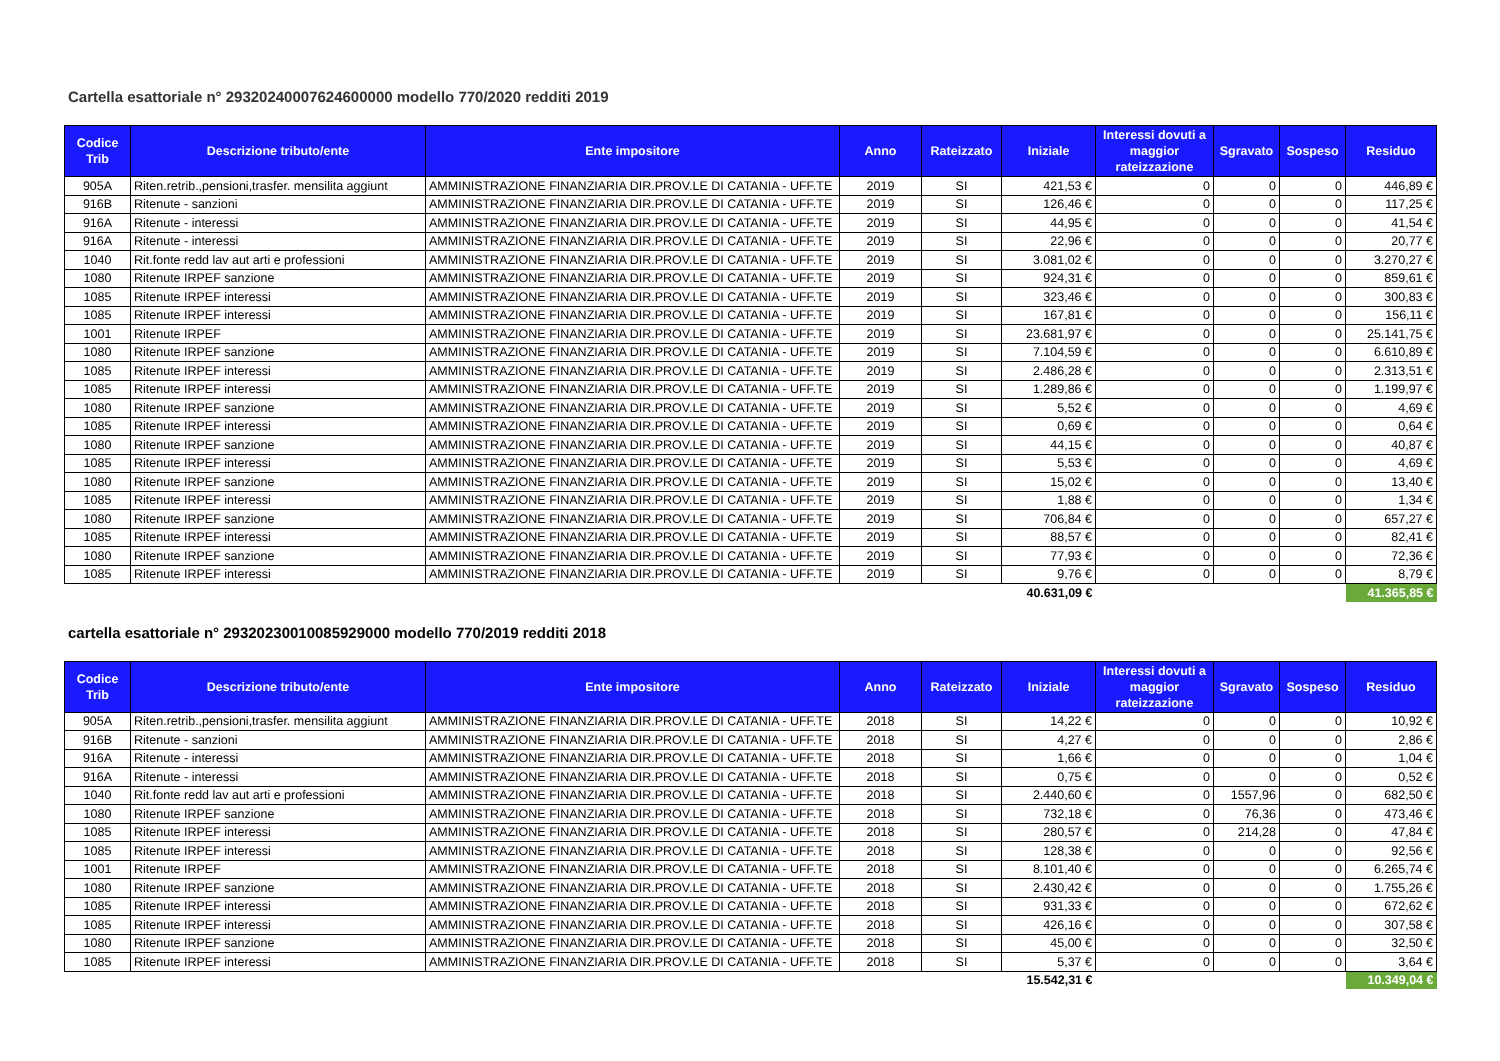Cartella esattoriale n° 29320240007624600000 modello 770/2020 redditi 2019
| Codice Trib | Descrizione tributo/ente | Ente impositore | Anno | Rateizzato | Iniziale | Interessi dovuti a maggior rateizzazione | Sgravato | Sospeso | Residuo |
| --- | --- | --- | --- | --- | --- | --- | --- | --- | --- |
| 905A | Riten.retrib.,pensioni,trasfer. mensilita aggiunt | AMMINISTRAZIONE FINANZIARIA DIR.PROV.LE DI CATANIA - UFF.TE | 2019 | SI | 421,53 € | 0 | 0 | 0 | 446,89 € |
| 916B | Ritenute - sanzioni | AMMINISTRAZIONE FINANZIARIA DIR.PROV.LE DI CATANIA - UFF.TE | 2019 | SI | 126,46 € | 0 | 0 | 0 | 117,25 € |
| 916A | Ritenute - interessi | AMMINISTRAZIONE FINANZIARIA DIR.PROV.LE DI CATANIA - UFF.TE | 2019 | SI | 44,95 € | 0 | 0 | 0 | 41,54 € |
| 916A | Ritenute - interessi | AMMINISTRAZIONE FINANZIARIA DIR.PROV.LE DI CATANIA - UFF.TE | 2019 | SI | 22,96 € | 0 | 0 | 0 | 20,77 € |
| 1040 | Rit.fonte redd lav aut arti e professioni | AMMINISTRAZIONE FINANZIARIA DIR.PROV.LE DI CATANIA - UFF.TE | 2019 | SI | 3.081,02 € | 0 | 0 | 0 | 3.270,27 € |
| 1080 | Ritenute IRPEF sanzione | AMMINISTRAZIONE FINANZIARIA DIR.PROV.LE DI CATANIA - UFF.TE | 2019 | SI | 924,31 € | 0 | 0 | 0 | 859,61 € |
| 1085 | Ritenute IRPEF interessi | AMMINISTRAZIONE FINANZIARIA DIR.PROV.LE DI CATANIA - UFF.TE | 2019 | SI | 323,46 € | 0 | 0 | 0 | 300,83 € |
| 1085 | Ritenute IRPEF interessi | AMMINISTRAZIONE FINANZIARIA DIR.PROV.LE DI CATANIA - UFF.TE | 2019 | SI | 167,81 € | 0 | 0 | 0 | 156,11 € |
| 1001 | Ritenute IRPEF | AMMINISTRAZIONE FINANZIARIA DIR.PROV.LE DI CATANIA - UFF.TE | 2019 | SI | 23.681,97 € | 0 | 0 | 0 | 25.141,75 € |
| 1080 | Ritenute IRPEF sanzione | AMMINISTRAZIONE FINANZIARIA DIR.PROV.LE DI CATANIA - UFF.TE | 2019 | SI | 7.104,59 € | 0 | 0 | 0 | 6.610,89 € |
| 1085 | Ritenute IRPEF interessi | AMMINISTRAZIONE FINANZIARIA DIR.PROV.LE DI CATANIA - UFF.TE | 2019 | SI | 2.486,28 € | 0 | 0 | 0 | 2.313,51 € |
| 1085 | Ritenute IRPEF interessi | AMMINISTRAZIONE FINANZIARIA DIR.PROV.LE DI CATANIA - UFF.TE | 2019 | SI | 1.289,86 € | 0 | 0 | 0 | 1.199,97 € |
| 1080 | Ritenute IRPEF sanzione | AMMINISTRAZIONE FINANZIARIA DIR.PROV.LE DI CATANIA - UFF.TE | 2019 | SI | 5,52 € | 0 | 0 | 0 | 4,69 € |
| 1085 | Ritenute IRPEF interessi | AMMINISTRAZIONE FINANZIARIA DIR.PROV.LE DI CATANIA - UFF.TE | 2019 | SI | 0,69 € | 0 | 0 | 0 | 0,64 € |
| 1080 | Ritenute IRPEF sanzione | AMMINISTRAZIONE FINANZIARIA DIR.PROV.LE DI CATANIA - UFF.TE | 2019 | SI | 44,15 € | 0 | 0 | 0 | 40,87 € |
| 1085 | Ritenute IRPEF interessi | AMMINISTRAZIONE FINANZIARIA DIR.PROV.LE DI CATANIA - UFF.TE | 2019 | SI | 5,53 € | 0 | 0 | 0 | 4,69 € |
| 1080 | Ritenute IRPEF sanzione | AMMINISTRAZIONE FINANZIARIA DIR.PROV.LE DI CATANIA - UFF.TE | 2019 | SI | 15,02 € | 0 | 0 | 0 | 13,40 € |
| 1085 | Ritenute IRPEF interessi | AMMINISTRAZIONE FINANZIARIA DIR.PROV.LE DI CATANIA - UFF.TE | 2019 | SI | 1,88 € | 0 | 0 | 0 | 1,34 € |
| 1080 | Ritenute IRPEF sanzione | AMMINISTRAZIONE FINANZIARIA DIR.PROV.LE DI CATANIA - UFF.TE | 2019 | SI | 706,84 € | 0 | 0 | 0 | 657,27 € |
| 1085 | Ritenute IRPEF interessi | AMMINISTRAZIONE FINANZIARIA DIR.PROV.LE DI CATANIA - UFF.TE | 2019 | SI | 88,57 € | 0 | 0 | 0 | 82,41 € |
| 1080 | Ritenute IRPEF sanzione | AMMINISTRAZIONE FINANZIARIA DIR.PROV.LE DI CATANIA - UFF.TE | 2019 | SI | 77,93 € | 0 | 0 | 0 | 72,36 € |
| 1085 | Ritenute IRPEF interessi | AMMINISTRAZIONE FINANZIARIA DIR.PROV.LE DI CATANIA - UFF.TE | 2019 | SI | 9,76 € | 0 | 0 | 0 | 8,79 € |
| | | | | | 40.631,09 € | | | | 41.365,85 € |
cartella esattoriale n° 29320230010085929000 modello 770/2019 redditi 2018
| Codice Trib | Descrizione tributo/ente | Ente impositore | Anno | Rateizzato | Iniziale | Interessi dovuti a maggior rateizzazione | Sgravato | Sospeso | Residuo |
| --- | --- | --- | --- | --- | --- | --- | --- | --- | --- |
| 905A | Riten.retrib.,pensioni,trasfer. mensilita aggiunt | AMMINISTRAZIONE FINANZIARIA DIR.PROV.LE DI CATANIA - UFF.TE | 2018 | SI | 14,22 € | 0 | 0 | 0 | 10,92 € |
| 916B | Ritenute - sanzioni | AMMINISTRAZIONE FINANZIARIA DIR.PROV.LE DI CATANIA - UFF.TE | 2018 | SI | 4,27 € | 0 | 0 | 0 | 2,86 € |
| 916A | Ritenute - interessi | AMMINISTRAZIONE FINANZIARIA DIR.PROV.LE DI CATANIA - UFF.TE | 2018 | SI | 1,66 € | 0 | 0 | 0 | 1,04 € |
| 916A | Ritenute - interessi | AMMINISTRAZIONE FINANZIARIA DIR.PROV.LE DI CATANIA - UFF.TE | 2018 | SI | 0,75 € | 0 | 0 | 0 | 0,52 € |
| 1040 | Rit.fonte redd lav aut arti e professioni | AMMINISTRAZIONE FINANZIARIA DIR.PROV.LE DI CATANIA - UFF.TE | 2018 | SI | 2.440,60 € | 0 | 1557,96 | 0 | 682,50 € |
| 1080 | Ritenute IRPEF sanzione | AMMINISTRAZIONE FINANZIARIA DIR.PROV.LE DI CATANIA - UFF.TE | 2018 | SI | 732,18 € | 0 | 76,36 | 0 | 473,46 € |
| 1085 | Ritenute IRPEF interessi | AMMINISTRAZIONE FINANZIARIA DIR.PROV.LE DI CATANIA - UFF.TE | 2018 | SI | 280,57 € | 0 | 214,28 | 0 | 47,84 € |
| 1085 | Ritenute IRPEF interessi | AMMINISTRAZIONE FINANZIARIA DIR.PROV.LE DI CATANIA - UFF.TE | 2018 | SI | 128,38 € | 0 | 0 | 0 | 92,56 € |
| 1001 | Ritenute IRPEF | AMMINISTRAZIONE FINANZIARIA DIR.PROV.LE DI CATANIA - UFF.TE | 2018 | SI | 8.101,40 € | 0 | 0 | 0 | 6.265,74 € |
| 1080 | Ritenute IRPEF sanzione | AMMINISTRAZIONE FINANZIARIA DIR.PROV.LE DI CATANIA - UFF.TE | 2018 | SI | 2.430,42 € | 0 | 0 | 0 | 1.755,26 € |
| 1085 | Ritenute IRPEF interessi | AMMINISTRAZIONE FINANZIARIA DIR.PROV.LE DI CATANIA - UFF.TE | 2018 | SI | 931,33 € | 0 | 0 | 0 | 672,62 € |
| 1085 | Ritenute IRPEF interessi | AMMINISTRAZIONE FINANZIARIA DIR.PROV.LE DI CATANIA - UFF.TE | 2018 | SI | 426,16 € | 0 | 0 | 0 | 307,58 € |
| 1080 | Ritenute IRPEF sanzione | AMMINISTRAZIONE FINANZIARIA DIR.PROV.LE DI CATANIA - UFF.TE | 2018 | SI | 45,00 € | 0 | 0 | 0 | 32,50 € |
| 1085 | Ritenute IRPEF interessi | AMMINISTRAZIONE FINANZIARIA DIR.PROV.LE DI CATANIA - UFF.TE | 2018 | SI | 5,37 € | 0 | 0 | 0 | 3,64 € |
| | | | | | 15.542,31 € | | | | 10.349,04 € |